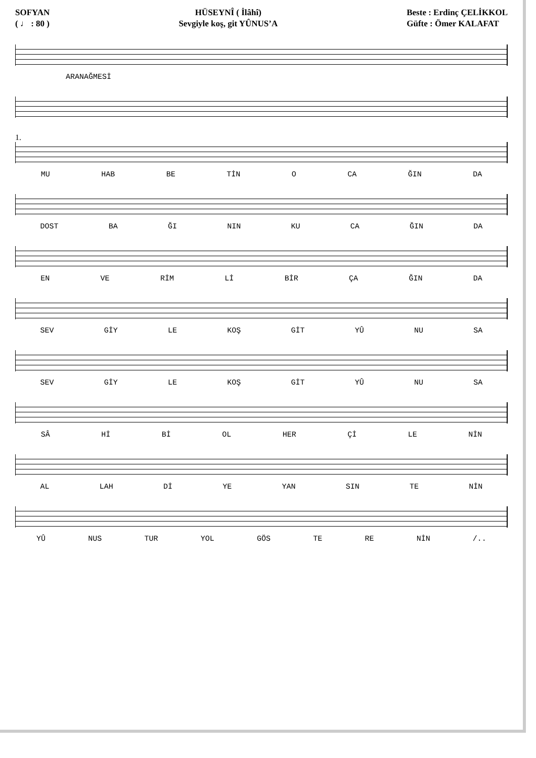SOFYAN
( ♩ : 80 )
HÜSEYNÎ ( İlâhî)
Sevgiyle koş, git YÛNUS’A
Beste : Erdinç ÇELİKKOL
Güfte : Ömer KALAFAT
ARANAĞMESİ
1.
MU HAB BE TİN O CA ĞIN DA
DOST BA ĞI NIN KU CA ĞIN DA
EN VE RİM Lİ BİR ÇA ĞIN DA
SEV GİY LE KOŞ GİT YÛ NU SA
SEV GİY LE KOŞ GİT YÛ NU SA
SÂ Hİ Bİ OL HER Çİ LE NİN
AL LAH Dİ YE YAN SIN TE NİN
YÛ NUS TUR YOL GÖS TE RE NİN /..